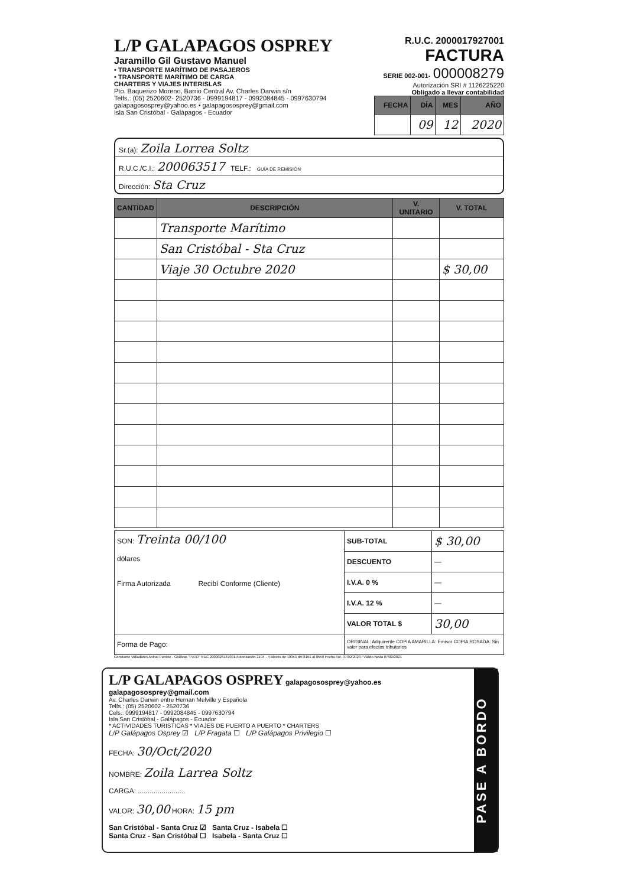L/P GALAPAGOS OSPREY
Jaramillo Gil Gustavo Manuel
• TRANSPORTE MARÍTIMO DE PASAJEROS
• TRANSPORTE MARÍTIMO DE CARGA
CHARTERS Y VIAJES INTERISLAS
Pto. Baquerizo Moreno, Barrio Central Av. Charles Darwin s/n
Telfs.: (05) 2520602- 2520736 - 0999194817 - 0992084845 - 0997630794
galapagososprey@yahoo.es • galapagososprey@gmail.com
Isla San Cristóbal - Galápagos - Ecuador
R.U.C. 2000017927001
FACTURA
SERIE 002-001- 000008279
Autorización SRI # 1126225220
Obligado a llevar contabilidad
| FECHA | DÍA | MES | AÑO |
| --- | --- | --- | --- |
| | 09 | 12 | 2020 |
Sr.(a): Zoila Lorrea Soltz
R.U.C./C.I.: 200063517 TELF.: GUÍA DE REMISIÓN
Dirección: Sta Cruz
| CANTIDAD | DESCRIPCIÓN | V. UNITARIO | V. TOTAL |
| --- | --- | --- | --- |
| | Transporte Marítimo | | |
| | San Cristóbal - Sta Cruz | | |
| | Viaje 30 Octubre 2020 | | $ 30,00 |
| SON: Treinta 00/100 dólares Firma Autorizada Recibí Conforme (Cliente) | SUB-TOTAL | $ 30,00 |
| | DESCUENTO | — |
| | I.V.A. 0 % | — |
| | I.V.A. 12 % | — |
| | VALOR TOTAL $ | 30,00 |
| Forma de Pago: | ORIGINAL: Adquirente COPIA AMARILLA: Emisor COPIA ROSADA: Sin valor para efectos tributarios | |
Constante Valladares Anibal Patricio - Gráficas "PATO" RUC 2000026187001 Autorización 2194 - 4 Blocks de 100x3 del 8151 al 8550 Fecha Aut. 07/02/2020 / Válido hasta 07/02/2021
L/P GALAPAGOS OSPREY galapagososprey@yahoo.es galapagososprey@gmail.com
Av. Charles Darwin entre Hernan Melville y Española
Telfs.: (05) 2520602 - 2520736
Cels.: 0999194817 - 0992084845 - 0997630794
Isla San Cristóbal - Galápagos - Ecuador
* ACTIVIDADES TURISTICAS * VIAJES DE PUERTO A PUERTO * CHARTERS
L/P Galápagos Osprey ☑ L/P Fragata ☐ L/P Galápagos Privilegio ☐
FECHA: 30/Oct/2020
NOMBRE: Zoila Larrea Soltz
CARGA: ........................
VALOR: 30,00 HORA: 15 pm
San Cristóbal - Santa Cruz ☑ Santa Cruz - Isabela ☐
Santa Cruz - San Cristóbal ☐ Isabela - Santa Cruz ☐
PASE A BORDO